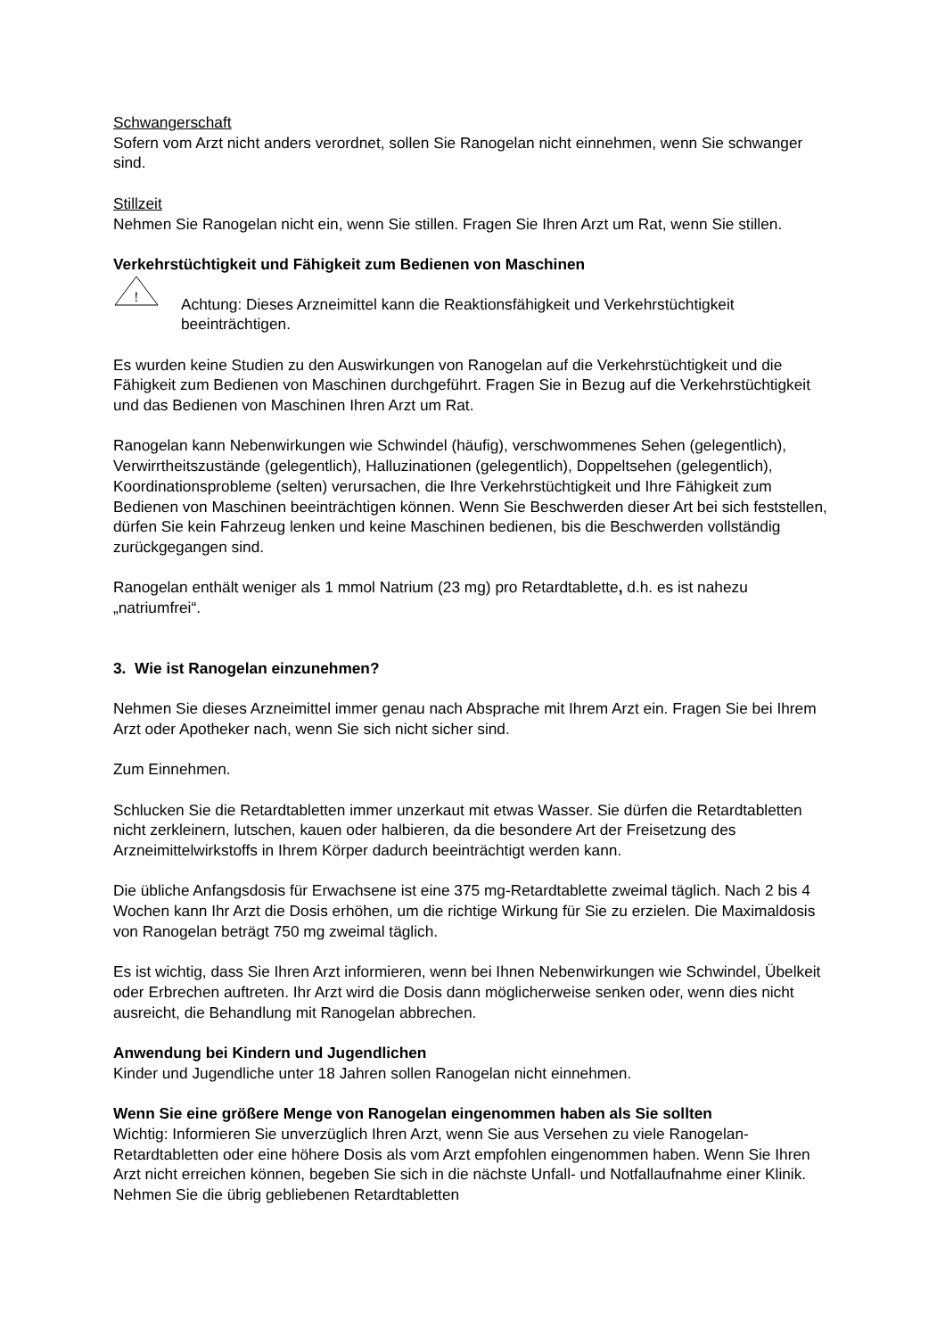Schwangerschaft
Sofern vom Arzt nicht anders verordnet, sollen Sie Ranogelan nicht einnehmen, wenn Sie schwanger sind.
Stillzeit
Nehmen Sie Ranogelan nicht ein, wenn Sie stillen. Fragen Sie Ihren Arzt um Rat, wenn Sie stillen.
Verkehrstüchtigkeit und Fähigkeit zum Bedienen von Maschinen
!
Achtung: Dieses Arzneimittel kann die Reaktionsfähigkeit und Verkehrstüchtigkeit beeinträchtigen.
Es wurden keine Studien zu den Auswirkungen von Ranogelan auf die Verkehrstüchtigkeit und die Fähigkeit zum Bedienen von Maschinen durchgeführt. Fragen Sie in Bezug auf die Verkehrstüchtigkeit und das Bedienen von Maschinen Ihren Arzt um Rat.
Ranogelan kann Nebenwirkungen wie Schwindel (häufig), verschwommenes Sehen (gelegentlich), Verwirrtheitszustände (gelegentlich), Halluzinationen (gelegentlich), Doppeltsehen (gelegentlich), Koordinationsprobleme (selten) verursachen, die Ihre Verkehrstüchtigkeit und Ihre Fähigkeit zum Bedienen von Maschinen beeinträchtigen können. Wenn Sie Beschwerden dieser Art bei sich feststellen, dürfen Sie kein Fahrzeug lenken und keine Maschinen bedienen, bis die Beschwerden vollständig zurückgegangen sind.
Ranogelan enthält weniger als 1 mmol Natrium (23 mg) pro Retardtablette, d.h. es ist nahezu „natriumfrei“.
3. Wie ist Ranogelan einzunehmen?
Nehmen Sie dieses Arzneimittel immer genau nach Absprache mit Ihrem Arzt ein. Fragen Sie bei Ihrem Arzt oder Apotheker nach, wenn Sie sich nicht sicher sind.
Zum Einnehmen.
Schlucken Sie die Retardtabletten immer unzerkaut mit etwas Wasser. Sie dürfen die Retardtabletten nicht zerkleinern, lutschen, kauen oder halbieren, da die besondere Art der Freisetzung des Arzneimittelwirkstoffs in Ihrem Körper dadurch beeinträchtigt werden kann.
Die übliche Anfangsdosis für Erwachsene ist eine 375 mg-Retardtablette zweimal täglich. Nach 2 bis 4 Wochen kann Ihr Arzt die Dosis erhöhen, um die richtige Wirkung für Sie zu erzielen. Die Maximaldosis von Ranogelan beträgt 750 mg zweimal täglich.
Es ist wichtig, dass Sie Ihren Arzt informieren, wenn bei Ihnen Nebenwirkungen wie Schwindel, Übelkeit oder Erbrechen auftreten. Ihr Arzt wird die Dosis dann möglicherweise senken oder, wenn dies nicht ausreicht, die Behandlung mit Ranogelan abbrechen.
Anwendung bei Kindern und Jugendlichen
Kinder und Jugendliche unter 18 Jahren sollen Ranogelan nicht einnehmen.
Wenn Sie eine größere Menge von Ranogelan eingenommen haben als Sie sollten
Wichtig: Informieren Sie unverzüglich Ihren Arzt, wenn Sie aus Versehen zu viele Ranogelan-Retardtabletten oder eine höhere Dosis als vom Arzt empfohlen eingenommen haben. Wenn Sie Ihren Arzt nicht erreichen können, begeben Sie sich in die nächste Unfall- und Notfallaufnahme einer Klinik. Nehmen Sie die übrig gebliebenen Retardtabletten